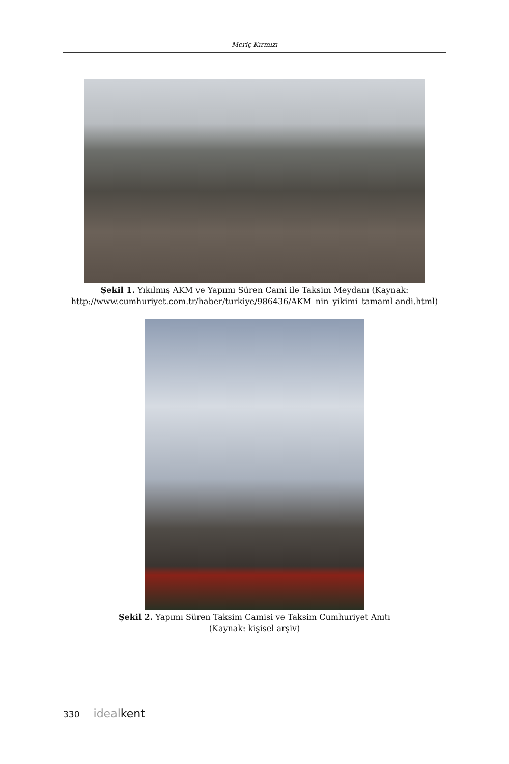Meriç Kırmızı
Şekil 1. Yıkılmış AKM ve Yapımı Süren Cami ile Taksim Meydanı (Kaynak: http://www.cumhuriyet.com.tr/haber/turkiye/986436/AKM_nin_yikimi_tamaml andi.html)
Şekil 2. Yapımı Süren Taksim Camisi ve Taksim Cumhuriyet Anıtı
(Kaynak: kişisel arşiv)
330 idealkent